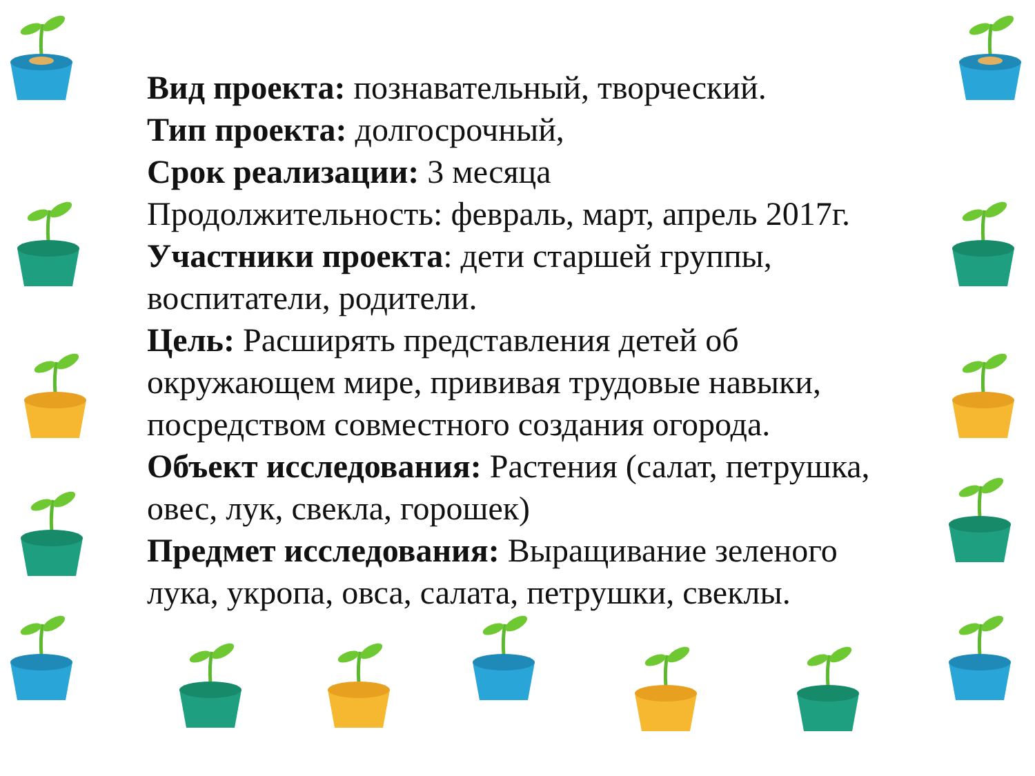Вид проекта: познавательный, творческий.
Тип проекта: долгосрочный,
Срок реализации: 3 месяца
Продолжительность: февраль, март, апрель 2017г.
Участники проекта: дети старшей группы, воспитатели, родители.
Цель: Расширять представления детей об окружающем мире, прививая трудовые навыки, посредством совместного создания огорода.
Объект исследования: Растения (салат, петрушка, овес, лук, свекла, горошек)
Предмет исследования: Выращивание зеленого лука, укропа, овса, салата, петрушки, свеклы.